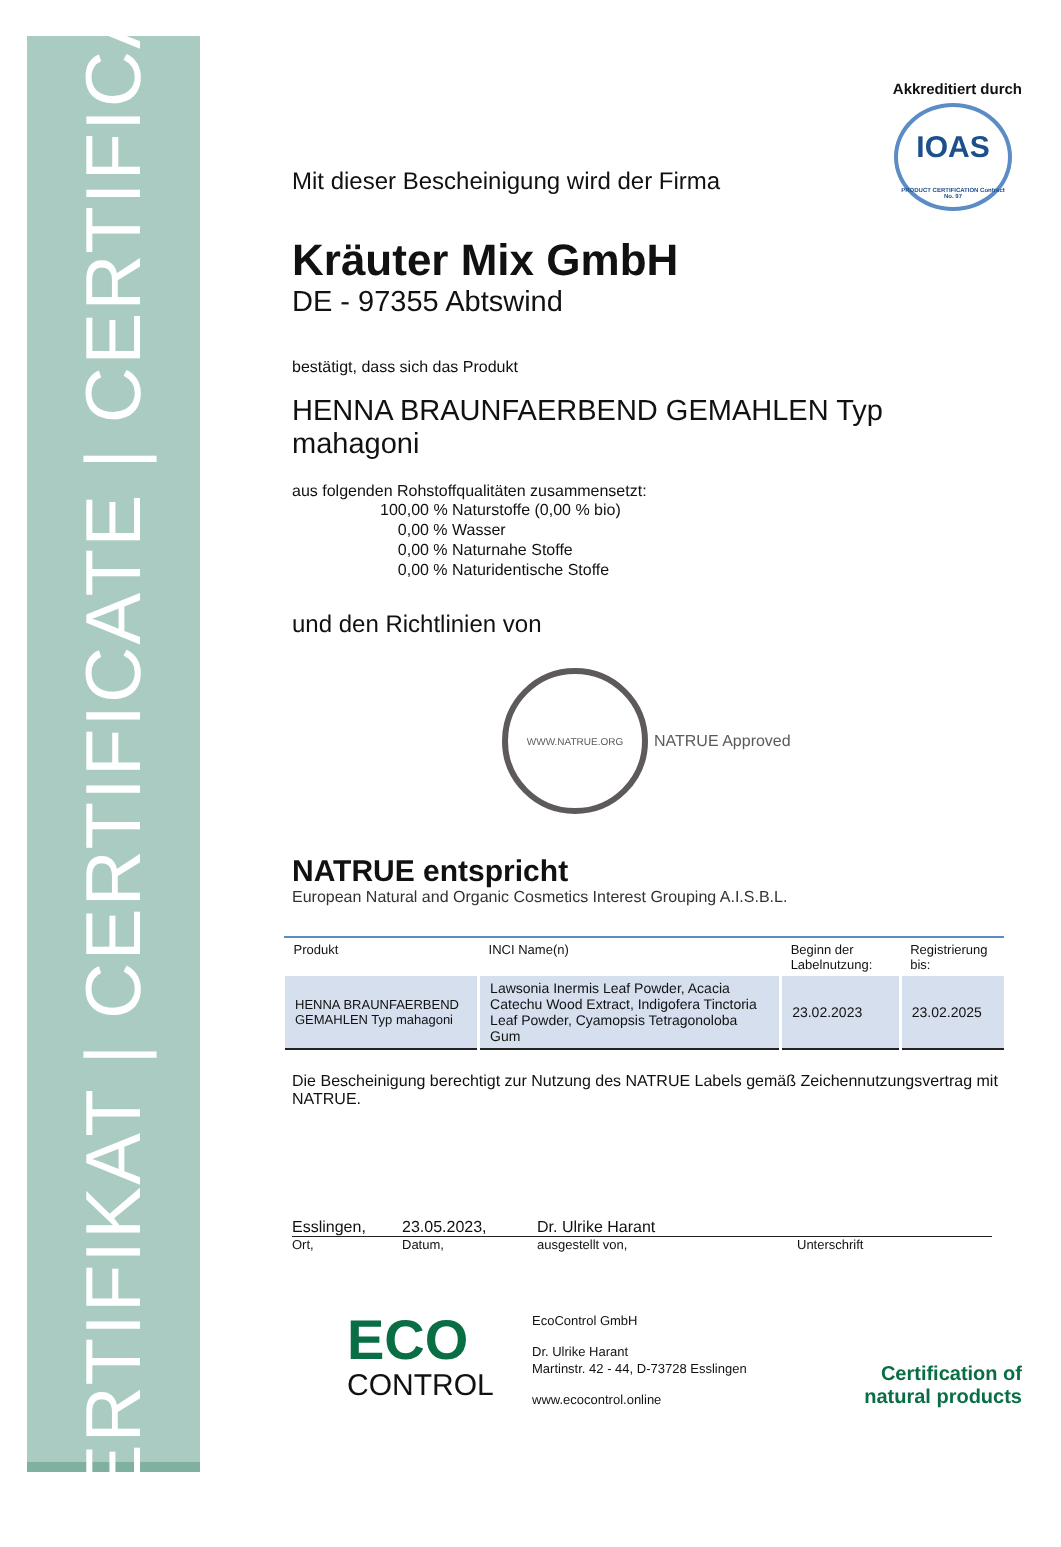ZERTIFIKAT | CERTIFICATE | CERTIFICAT
Akkreditiert durch
IOAS
PRODUCT CERTIFICATION Contract No. 97
Mit dieser Bescheinigung wird der Firma
Kräuter Mix GmbH
DE - 97355 Abtswind
bestätigt, dass sich das Produkt
HENNA BRAUNFAERBEND GEMAHLEN Typ mahagoni
aus folgenden Rohstoffqualitäten zusammensetzt:
100,00 % Naturstoffe (0,00 % bio)
0,00 % Wasser
0,00 % Naturnahe Stoffe
0,00 % Naturidentische Stoffe
und den Richtlinien von
WWW.NATRUE.ORG
NATRUE Approved
NATRUE entspricht
European Natural and Organic Cosmetics Interest Grouping A.I.S.B.L.
| Produkt | INCI Name(n) | Beginn der Labelnutzung: | Registrierung bis: |
| --- | --- | --- | --- |
| HENNA BRAUNFAERBEND GEMAHLEN Typ mahagoni | Lawsonia Inermis Leaf Powder, Acacia Catechu Wood Extract, Indigofera Tinctoria Leaf Powder, Cyamopsis Tetragonoloba Gum | 23.02.2023 | 23.02.2025 |
Die Bescheinigung berechtigt zur Nutzung des NATRUE Labels gemäß Zeichennutzungsvertrag mit NATRUE.
Esslingen, 23.05.2023, Dr. Ulrike Harant
Ort, Datum, ausgestellt von, Unterschrift
ECO
CONTROL
EcoControl GmbH
Dr. Ulrike Harant
Martinstr. 42 - 44, D-73728 Esslingen
www.ecocontrol.online
Certification of
natural products